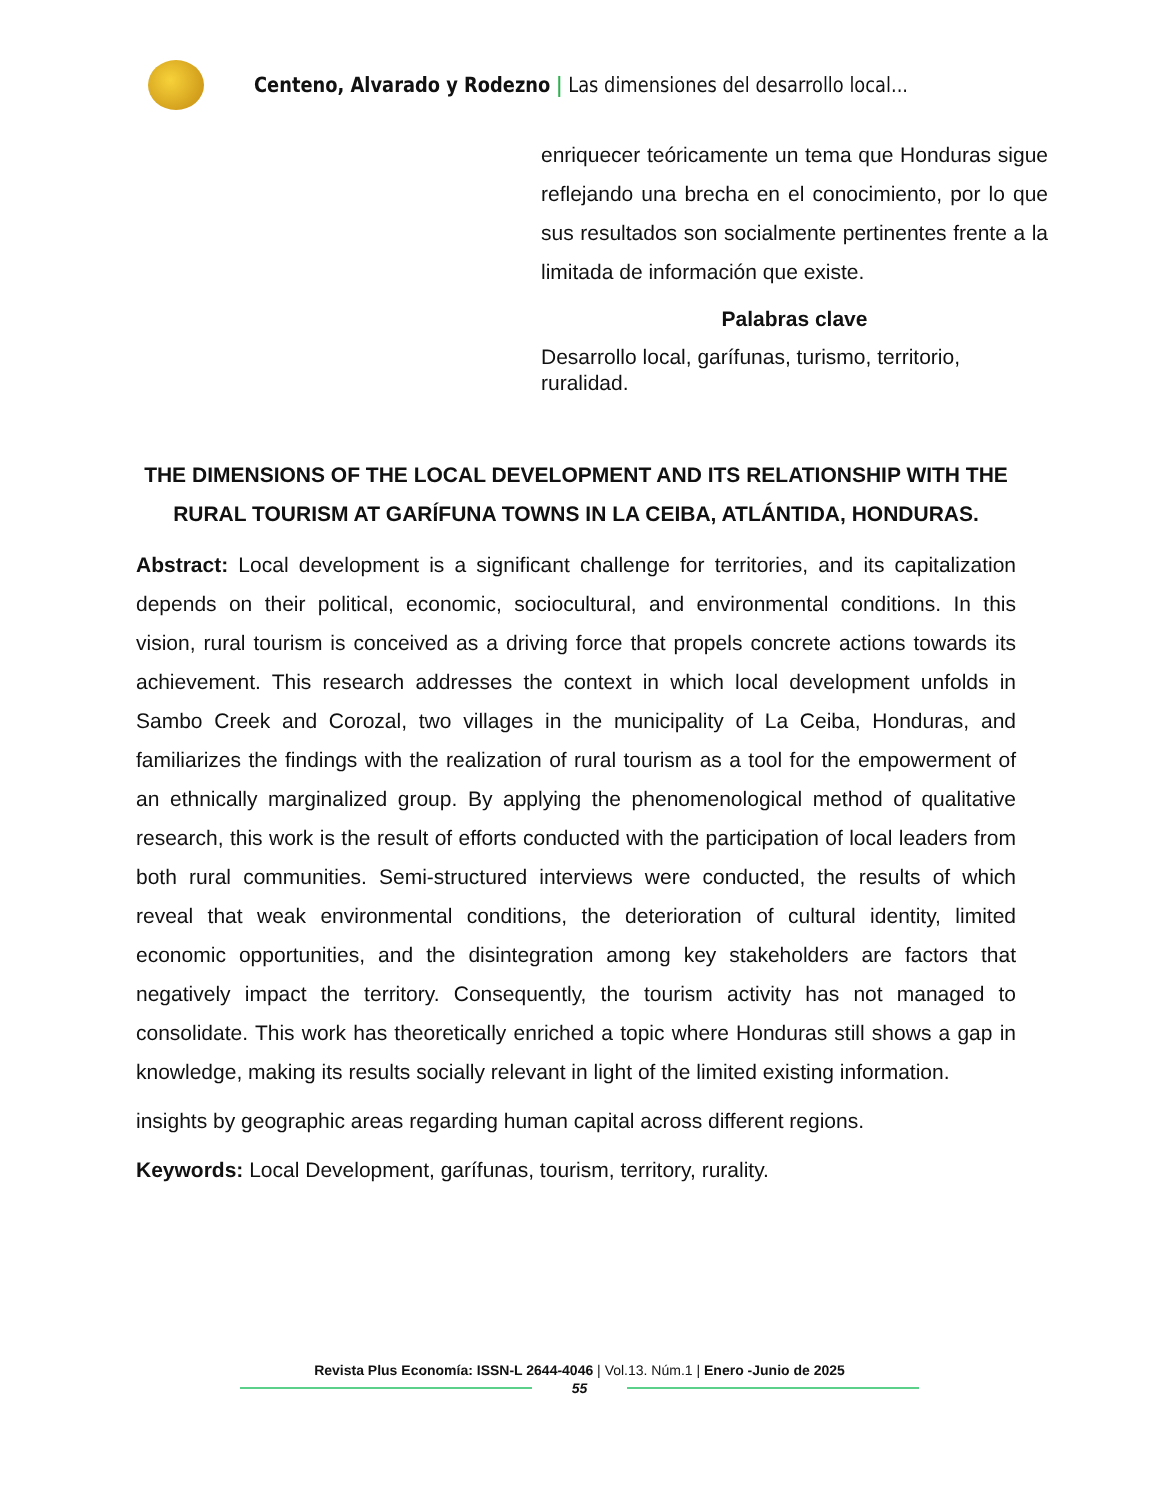Centeno, Alvarado y Rodezno | Las dimensiones del desarrollo local...
enriquecer teóricamente un tema que Honduras sigue reflejando una brecha en el conocimiento, por lo que sus resultados son socialmente pertinentes frente a la limitada de información que existe.
Palabras clave
Desarrollo local, garífunas, turismo, territorio, ruralidad.
THE DIMENSIONS OF THE LOCAL DEVELOPMENT AND ITS RELATIONSHIP WITH THE RURAL TOURISM AT GARÍFUNA TOWNS IN LA CEIBA, ATLÁNTIDA, HONDURAS.
Abstract: Local development is a significant challenge for territories, and its capitalization depends on their political, economic, sociocultural, and environmental conditions. In this vision, rural tourism is conceived as a driving force that propels concrete actions towards its achievement. This research addresses the context in which local development unfolds in Sambo Creek and Corozal, two villages in the municipality of La Ceiba, Honduras, and familiarizes the findings with the realization of rural tourism as a tool for the empowerment of an ethnically marginalized group. By applying the phenomenological method of qualitative research, this work is the result of efforts conducted with the participation of local leaders from both rural communities. Semi-structured interviews were conducted, the results of which reveal that weak environmental conditions, the deterioration of cultural identity, limited economic opportunities, and the disintegration among key stakeholders are factors that negatively impact the territory. Consequently, the tourism activity has not managed to consolidate. This work has theoretically enriched a topic where Honduras still shows a gap in knowledge, making its results socially relevant in light of the limited existing information.
insights by geographic areas regarding human capital across different regions.
Keywords: Local Development, garífunas, tourism, territory, rurality.
Revista Plus Economía: ISSN-L 2644-4046 | Vol.13. Núm.1 | Enero -Junio de 2025
55